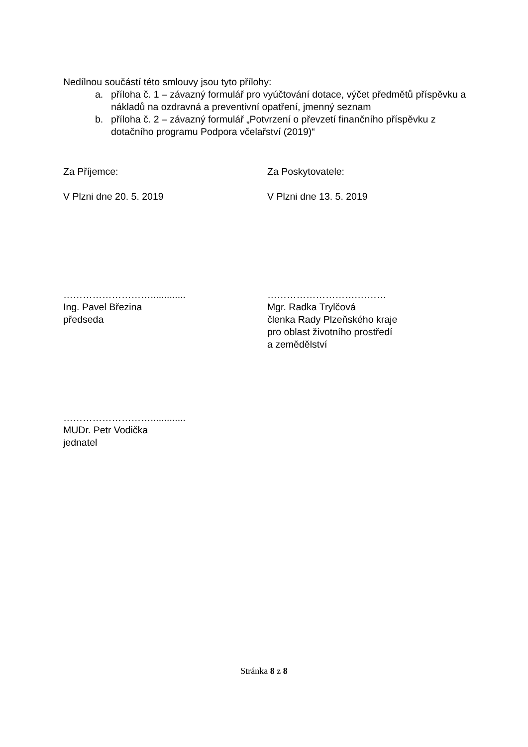Nedílnou součástí této smlouvy jsou tyto přílohy:
a. příloha č. 1 – závazný formulář pro vyúčtování dotace, výčet předmětů příspěvku a nákladů na ozdravná a preventivní opatření, jmenný seznam
b. příloha č. 2 – závazný formulář „Potvrzení o převzetí finančního příspěvku z dotačního programu Podpora včelařství (2019)“
Za Příjemce: Za Poskytovatele:
V Plzni dne 20. 5. 2019 V Plzni dne 13. 5. 2019
……………………….............
Ing. Pavel Březina
předseda
……………………….………
Mgr. Radka Trylčová
členka Rady Plzeňského kraje
pro oblast životního prostředí
a zemědělství
……………………….............
MUDr. Petr Vodička
jednatel
Stránka 8 z 8